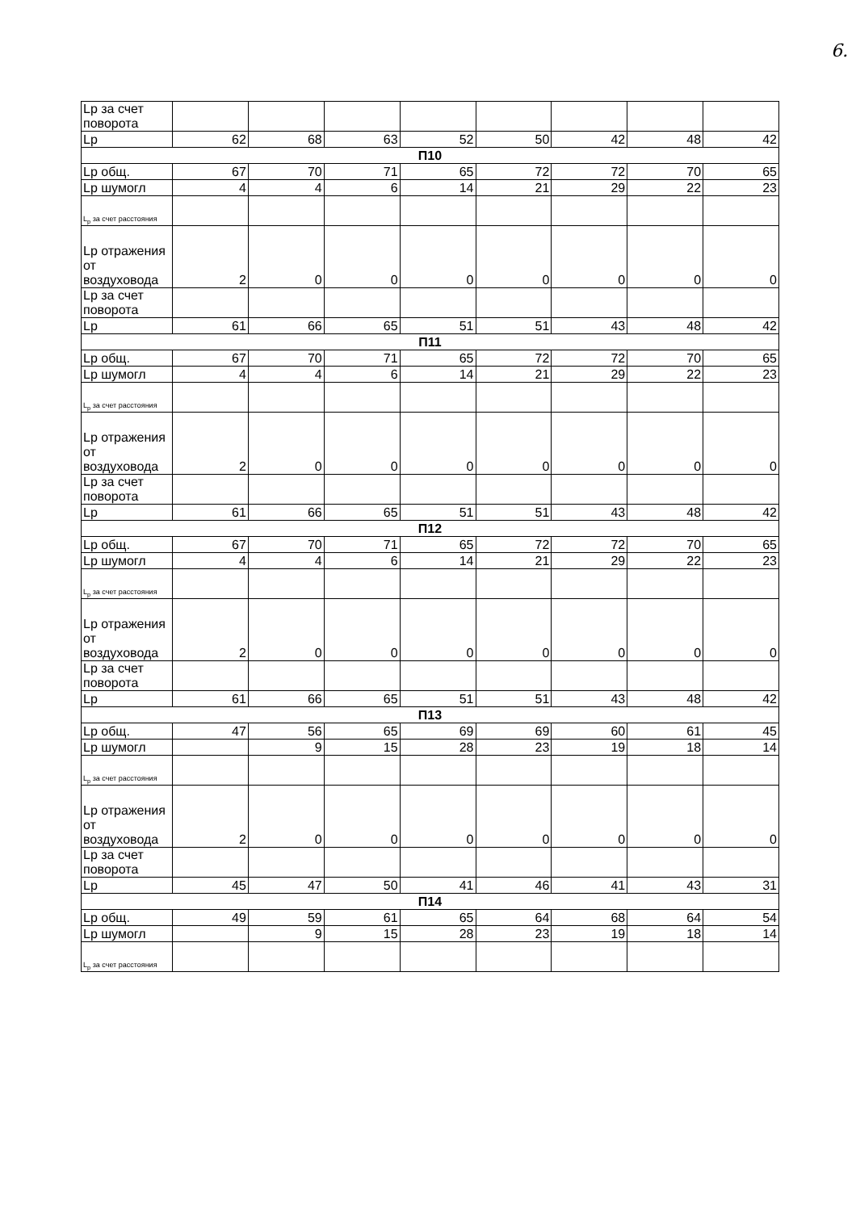6.
| Lp за счет поворота | | | | | | | | |
| Lp | 62 | 68 | 63 | 52 | 50 | 42 | 48 | 42 |
| П10 | | | | | | | | |
| Lp общ. | 67 | 70 | 71 | 65 | 72 | 72 | 70 | 65 |
| Lp шумогл | 4 | 4 | 6 | 14 | 21 | 29 | 22 | 23 |
| L<sub>p</sub> за счет расстояния | | | | | | | | |
| Lp отражения от воздуховода | 2 | 0 | 0 | 0 | 0 | 0 | 0 | 0 |
| Lp за счет поворота | | | | | | | | |
| Lp | 61 | 66 | 65 | 51 | 51 | 43 | 48 | 42 |
| П11 | | | | | | | | |
| Lp общ. | 67 | 70 | 71 | 65 | 72 | 72 | 70 | 65 |
| Lp шумогл | 4 | 4 | 6 | 14 | 21 | 29 | 22 | 23 |
| L<sub>p</sub> за счет расстояния | | | | | | | | |
| Lp отражения от воздуховода | 2 | 0 | 0 | 0 | 0 | 0 | 0 | 0 |
| Lp за счет поворота | | | | | | | | |
| Lp | 61 | 66 | 65 | 51 | 51 | 43 | 48 | 42 |
| П12 | | | | | | | | |
| Lp общ. | 67 | 70 | 71 | 65 | 72 | 72 | 70 | 65 |
| Lp шумогл | 4 | 4 | 6 | 14 | 21 | 29 | 22 | 23 |
| L<sub>p</sub> за счет расстояния | | | | | | | | |
| Lp отражения от воздуховода | 2 | 0 | 0 | 0 | 0 | 0 | 0 | 0 |
| Lp за счет поворота | | | | | | | | |
| Lp | 61 | 66 | 65 | 51 | 51 | 43 | 48 | 42 |
| П13 | | | | | | | | |
| Lp общ. | 47 | 56 | 65 | 69 | 69 | 60 | 61 | 45 |
| Lp шумогл | | 9 | 15 | 28 | 23 | 19 | 18 | 14 |
| L<sub>p</sub> за счет расстояния | | | | | | | | |
| Lp отражения от воздуховода | 2 | 0 | 0 | 0 | 0 | 0 | 0 | 0 |
| Lp за счет поворота | | | | | | | | |
| Lp | 45 | 47 | 50 | 41 | 46 | 41 | 43 | 31 |
| П14 | | | | | | | | |
| Lp общ. | 49 | 59 | 61 | 65 | 64 | 68 | 64 | 54 |
| Lp шумогл | | 9 | 15 | 28 | 23 | 19 | 18 | 14 |
| L<sub>p</sub> за счет расстояния | | | | | | | | |